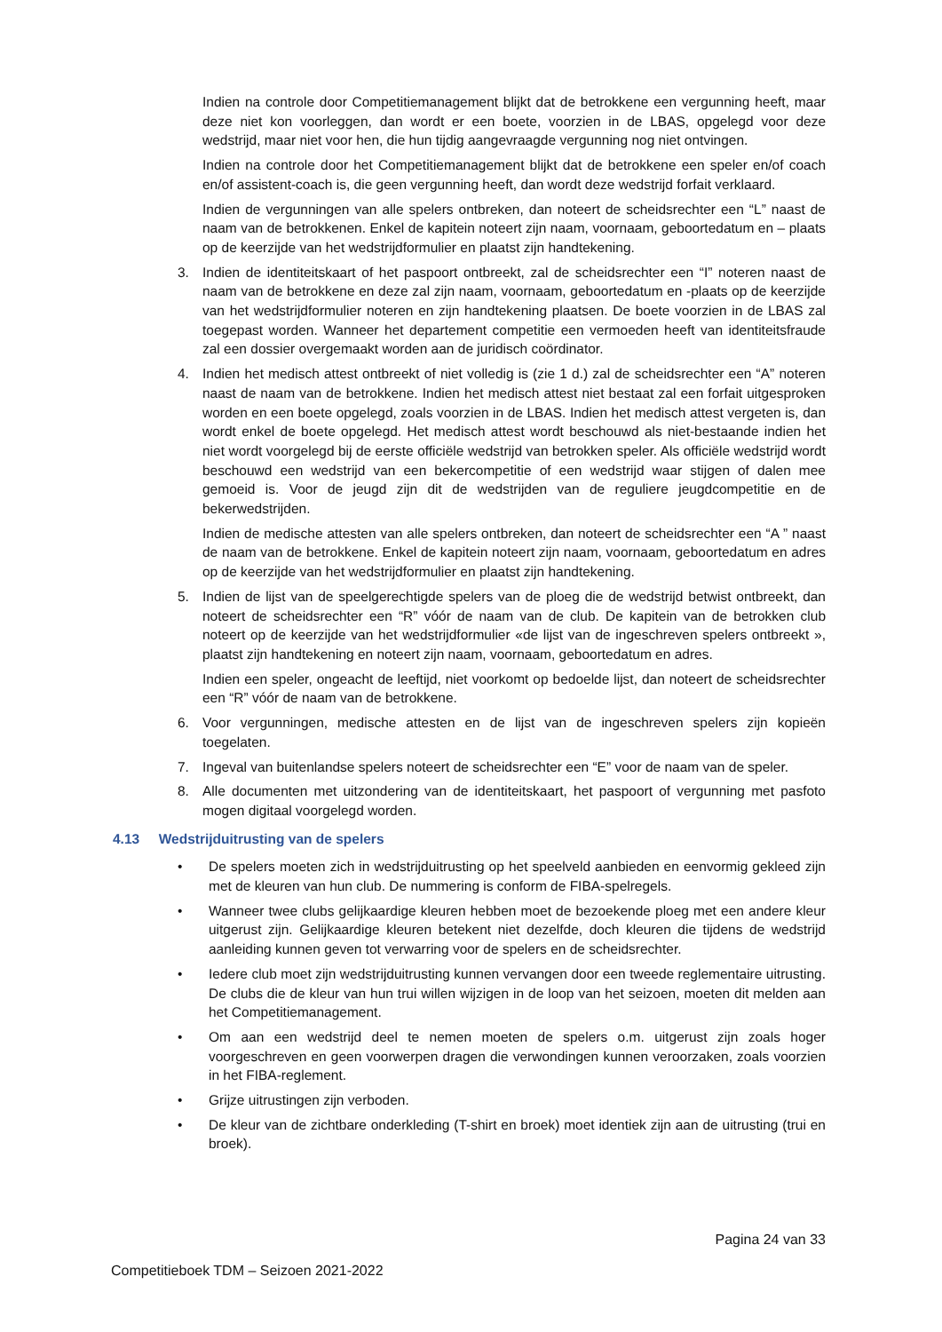Indien na controle door Competitiemanagement blijkt dat de betrokkene een vergunning heeft, maar deze niet kon voorleggen, dan wordt er een boete, voorzien in de LBAS, opgelegd voor deze wedstrijd, maar niet voor hen, die hun tijdig aangevraagde vergunning nog niet ontvingen.
Indien na controle door het Competitiemanagement blijkt dat de betrokkene een speler en/of coach en/of assistent-coach is, die geen vergunning heeft, dan wordt deze wedstrijd forfait verklaard.
Indien de vergunningen van alle spelers ontbreken, dan noteert de scheidsrechter een “L” naast de naam van de betrokkenen. Enkel de kapitein noteert zijn naam, voornaam, geboortedatum en – plaats op de keerzijde van het wedstrijdformulier en plaatst zijn handtekening.
3. Indien de identiteitskaart of het paspoort ontbreekt, zal de scheidsrechter een “I” noteren naast de naam van de betrokkene en deze zal zijn naam, voornaam, geboortedatum en -plaats op de keerzijde van het wedstrijdformulier noteren en zijn handtekening plaatsen. De boete voorzien in de LBAS zal toegepast worden. Wanneer het departement competitie een vermoeden heeft van identiteitsfraude zal een dossier overgemaakt worden aan de juridisch coördinator.
4. Indien het medisch attest ontbreekt of niet volledig is (zie 1 d.) zal de scheidsrechter een “A” noteren naast de naam van de betrokkene. Indien het medisch attest niet bestaat zal een forfait uitgesproken worden en een boete opgelegd, zoals voorzien in de LBAS. Indien het medisch attest vergeten is, dan wordt enkel de boete opgelegd. Het medisch attest wordt beschouwd als niet-bestaande indien het niet wordt voorgelegd bij de eerste officiële wedstrijd van betrokken speler. Als officiële wedstrijd wordt beschouwd een wedstrijd van een bekercompetitie of een wedstrijd waar stijgen of dalen mee gemoeid is. Voor de jeugd zijn dit de wedstrijden van de reguliere jeugdcompetitie en de bekerwedstrijden.
Indien de medische attesten van alle spelers ontbreken, dan noteert de scheidsrechter een “A ” naast de naam van de betrokkene. Enkel de kapitein noteert zijn naam, voornaam, geboortedatum en adres op de keerzijde van het wedstrijdformulier en plaatst zijn handtekening.
5. Indien de lijst van de speelgerechtigde spelers van de ploeg die de wedstrijd betwist ontbreekt, dan noteert de scheidsrechter een “R” vóór de naam van de club. De kapitein van de betrokken club noteert op de keerzijde van het wedstrijdformulier «de lijst van de ingeschreven spelers ontbreekt », plaatst zijn handtekening en noteert zijn naam, voornaam, geboortedatum en adres.
Indien een speler, ongeacht de leeftijd, niet voorkomt op bedoelde lijst, dan noteert de scheidsrechter een “R” vóór de naam van de betrokkene.
6. Voor vergunningen, medische attesten en de lijst van de ingeschreven spelers zijn kopieën toegelaten.
7. Ingeval van buitenlandse spelers noteert de scheidsrechter een “E” voor de naam van de speler.
8. Alle documenten met uitzondering van de identiteitskaart, het paspoort of vergunning met pasfoto mogen digitaal voorgelegd worden.
4.13 Wedstrijduitrusting van de spelers
• De spelers moeten zich in wedstrijduitrusting op het speelveld aanbieden en eenvormig gekleed zijn met de kleuren van hun club. De nummering is conform de FIBA-spelregels.
• Wanneer twee clubs gelijkaardige kleuren hebben moet de bezoekende ploeg met een andere kleur uitgerust zijn. Gelijkaardige kleuren betekent niet dezelfde, doch kleuren die tijdens de wedstrijd aanleiding kunnen geven tot verwarring voor de spelers en de scheidsrechter.
• Iedere club moet zijn wedstrijduitrusting kunnen vervangen door een tweede reglementaire uitrusting. De clubs die de kleur van hun trui willen wijzigen in de loop van het seizoen, moeten dit melden aan het Competitiemanagement.
• Om aan een wedstrijd deel te nemen moeten de spelers o.m. uitgerust zijn zoals hoger voorgeschreven en geen voorwerpen dragen die verwondingen kunnen veroorzaken, zoals voorzien in het FIBA-reglement.
• Grijze uitrustingen zijn verboden.
• De kleur van de zichtbare onderkleding (T-shirt en broek) moet identiek zijn aan de uitrusting (trui en broek).
Pagina 24 van 33
Competitieboek TDM – Seizoen 2021-2022